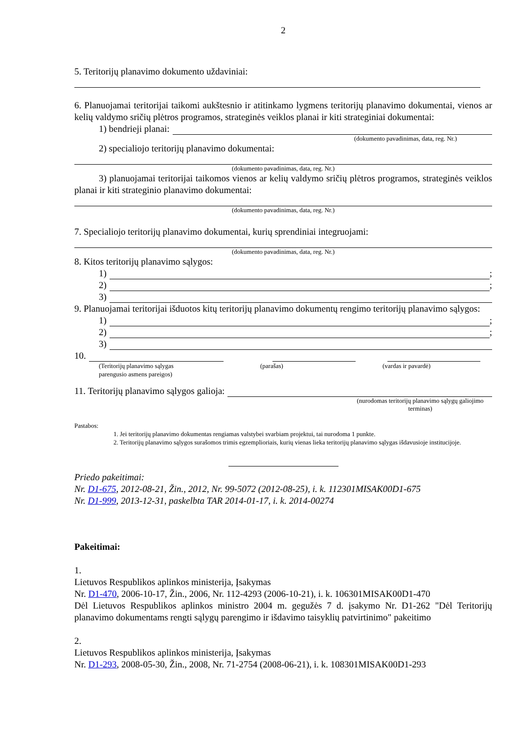2
5. Teritorijų planavimo dokumento uždaviniai:
6. Planuojamai teritorijai taikomi aukštesnio ir atitinkamo lygmens teritorijų planavimo dokumentai, vienos ar kelių valdymo sričių plėtros programos, strateginės veiklos planai ir kiti strateginiai dokumentai:
1) bendrieji planai:
(dokumento pavadinimas, data, reg. Nr.)
2) specialiojo teritorijų planavimo dokumentai:
(dokumento pavadinimas, data, reg. Nr.)
3) planuojamai teritorijai taikomos vienos ar kelių valdymo sričių plėtros programos, strateginės veiklos planai ir kiti strateginio planavimo dokumentai:
(dokumento pavadinimas, data, reg. Nr.)
7. Specialiojo teritorijų planavimo dokumentai, kurių sprendiniai integruojami:
(dokumento pavadinimas, data, reg. Nr.)
8. Kitos teritorijų planavimo sąlygos:
1) ;
2) ;
3)
9. Planuojamai teritorijai išduotos kitų teritorijų planavimo dokumentų rengimo teritorijų planavimo sąlygos:
1) ;
2) ;
3)
10.
(Teritorijų planavimo sąlygas
parengusio asmens pareigos) (parašas) (vardas ir pavardė)
11. Teritorijų planavimo sąlygos galioja:
(nurodomas teritorijų planavimo sąlygų galiojimo terminas)
Pastabos:
1. Jei teritorijų planavimo dokumentas rengiamas valstybei svarbiam projektui, tai nurodoma 1 punkte.
2. Teritorijų planavimo sąlygos surašomos trimis egzemplioriais, kurių vienas lieka teritorijų planavimo sąlygas išdavusioje institucijoje.
Priedo pakeitimai:
Nr. D1-675, 2012-08-21, Žin., 2012, Nr. 99-5072 (2012-08-25), i. k. 112301MISAK00D1-675
Nr. D1-999, 2013-12-31, paskelbta TAR 2014-01-17, i. k. 2014-00274
Pakeitimai:
1.
Lietuvos Respublikos aplinkos ministerija, Įsakymas
Nr. D1-470, 2006-10-17, Žin., 2006, Nr. 112-4293 (2006-10-21), i. k. 106301MISAK00D1-470
Dėl Lietuvos Respublikos aplinkos ministro 2004 m. gegužės 7 d. įsakymo Nr. D1-262 "Dėl Teritorijų planavimo dokumentams rengti sąlygų parengimo ir išdavimo taisyklių patvirtinimo" pakeitimo
2.
Lietuvos Respublikos aplinkos ministerija, Įsakymas
Nr. D1-293, 2008-05-30, Žin., 2008, Nr. 71-2754 (2008-06-21), i. k. 108301MISAK00D1-293